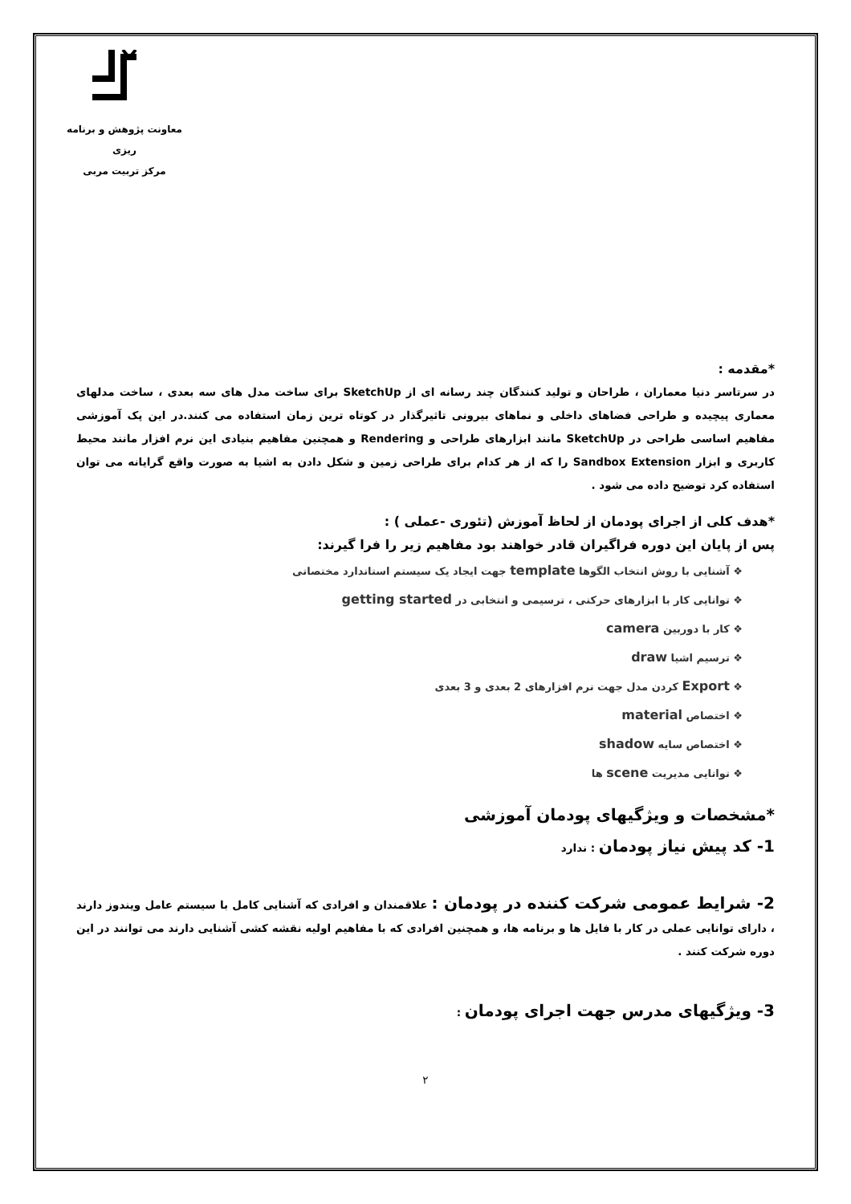معاونت پژوهش و برنامه ریزی
مرکز تربیت مربی
*مقدمه :
در سرتاسر دنیا معماران ، طراحان و تولید کنندگان چند رسانه ای از SketchUp برای ساخت مدل های سه بعدی ، ساخت مدلهای معماری پیچیده و طراحی فضاهای داخلی و نماهای بیرونی تاثیرگذار در کوتاه ترین زمان استفاده می کنند.در این پک آموزشی مفاهیم اساسی طراحی در SketchUp مانند ابزارهای طراحی و Rendering و همچنین مفاهیم بنیادی این نرم افزار مانند محیط کاربری و ابزار Sandbox Extension را که از هر کدام برای طراحی زمین و شکل دادن به اشیا به صورت واقع گرایانه می توان استفاده کرد توضیح داده می شود .
*هدف کلی از اجرای پودمان از لحاظ آموزش (تئوری -عملی ) :
پس از پایان این دوره فراگیران قادر خواهند بود مفاهیم زیر را فرا گیرند:
❖ آشنایی با روش انتخاب الگوها template جهت ایجاد یک سیستم استاندارد مختصاتی
❖ توانایی کار با ابزارهای حرکتی ، ترسیمی و انتخابی در getting started
❖ کار با دوربین camera
❖ ترسیم اشیا draw
❖ Export کردن مدل جهت نرم افزارهای 2 بعدی و 3 بعدی
❖ اختصاص material
❖ اختصاص سایه shadow
❖ توانایی مدیریت scene ها
*مشخصات و ویژگیهای پودمان آموزشی
1- کد پیش نیاز پودمان : ندارد
2- شرایط عمومی شرکت کننده در پودمان : علاقمندان و افرادی که آشنایی کامل با سیستم عامل ویندوز دارند ، دارای توانایی عملی در کار با فایل ها و برنامه ها، و همچنین افرادی که با مفاهیم اولیه نقشه کشی آشنایی دارند می توانند در این دوره شرکت کنند .
3- ویژگیهای مدرس جهت اجرای پودمان :
۲